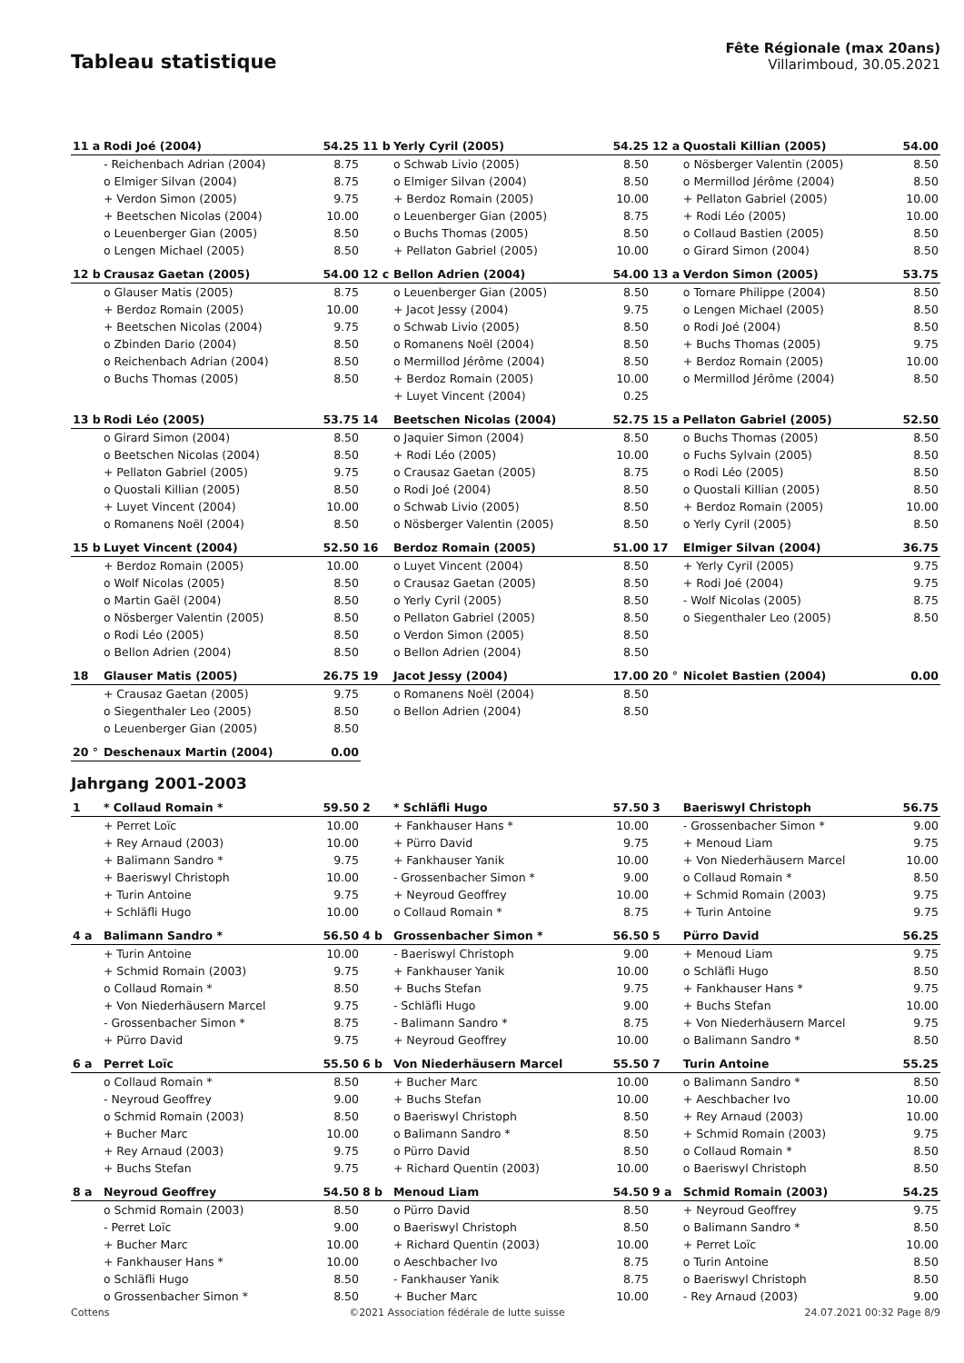Tableau statistique
Fête Régionale (max 20ans)
Villarimboud, 30.05.2021
| 11 a | Rodi Joé (2004) | 54.25 | 11 b | Yerly Cyril (2005) | 54.25 | 12 a | Quostali Killian (2005) | 54.00 |
| | - Reichenbach Adrian (2004) | 8.75 | | o Schwab Livio (2005) | 8.50 | | o Nösberger Valentin (2005) | 8.50 |
| | o Elmiger Silvan (2004) | 8.75 | | o Elmiger Silvan (2004) | 8.50 | | o Mermillod Jérôme (2004) | 8.50 |
| | + Verdon Simon (2005) | 9.75 | | + Berdoz Romain (2005) | 10.00 | | + Pellaton Gabriel (2005) | 10.00 |
| | + Beetschen Nicolas (2004) | 10.00 | | o Leuenberger Gian (2005) | 8.75 | | + Rodi Léo (2005) | 10.00 |
| | o Leuenberger Gian (2005) | 8.50 | | o Buchs Thomas (2005) | 8.50 | | o Collaud Bastien (2005) | 8.50 |
| | o Lengen Michael (2005) | 8.50 | | + Pellaton Gabriel (2005) | 10.00 | | o Girard Simon (2004) | 8.50 |
| 12 b | Crausaz Gaetan (2005) | 54.00 | 12 c | Bellon Adrien (2004) | 54.00 | 13 a | Verdon Simon (2005) | 53.75 |
| | o Glauser Matis (2005) | 8.75 | | o Leuenberger Gian (2005) | 8.50 | | o Tornare Philippe (2004) | 8.50 |
| | + Berdoz Romain (2005) | 10.00 | | + Jacot Jessy (2004) | 9.75 | | o Lengen Michael (2005) | 8.50 |
| | + Beetschen Nicolas (2004) | 9.75 | | o Schwab Livio (2005) | 8.50 | | o Rodi Joé (2004) | 8.50 |
| | o Zbinden Dario (2004) | 8.50 | | o Romanens Noël (2004) | 8.50 | | + Buchs Thomas (2005) | 9.75 |
| | o Reichenbach Adrian (2004) | 8.50 | | o Mermillod Jérôme (2004) | 8.50 | | + Berdoz Romain (2005) | 10.00 |
| | o Buchs Thomas (2005) | 8.50 | | + Berdoz Romain (2005) | 10.00 | | o Mermillod Jérôme (2004) | 8.50 |
| | | | | + Luyet Vincent (2004) | 0.25 | | | |
| 13 b | Rodi Léo (2005) | 53.75 | 14 | Beetschen Nicolas (2004) | 52.75 | 15 a | Pellaton Gabriel (2005) | 52.50 |
| | o Girard Simon (2004) | 8.50 | | o Jaquier Simon (2004) | 8.50 | | o Buchs Thomas (2005) | 8.50 |
| | o Beetschen Nicolas (2004) | 8.50 | | + Rodi Léo (2005) | 10.00 | | o Fuchs Sylvain (2005) | 8.50 |
| | + Pellaton Gabriel (2005) | 9.75 | | o Crausaz Gaetan (2005) | 8.75 | | o Rodi Léo (2005) | 8.50 |
| | o Quostali Killian (2005) | 8.50 | | o Rodi Joé (2004) | 8.50 | | o Quostali Killian (2005) | 8.50 |
| | + Luyet Vincent (2004) | 10.00 | | o Schwab Livio (2005) | 8.50 | | + Berdoz Romain (2005) | 10.00 |
| | o Romanens Noël (2004) | 8.50 | | o Nösberger Valentin (2005) | 8.50 | | o Yerly Cyril (2005) | 8.50 |
| 15 b | Luyet Vincent (2004) | 52.50 | 16 | Berdoz Romain (2005) | 51.00 | 17 | Elmiger Silvan (2004) | 36.75 |
| | + Berdoz Romain (2005) | 10.00 | | o Luyet Vincent (2004) | 8.50 | | + Yerly Cyril (2005) | 9.75 |
| | o Wolf Nicolas (2005) | 8.50 | | o Crausaz Gaetan (2005) | 8.50 | | + Rodi Joé (2004) | 9.75 |
| | o Martin Gaël (2004) | 8.50 | | o Yerly Cyril (2005) | 8.50 | | - Wolf Nicolas (2005) | 8.75 |
| | o Nösberger Valentin (2005) | 8.50 | | o Pellaton Gabriel (2005) | 8.50 | | o Siegenthaler Leo (2005) | 8.50 |
| | o Rodi Léo (2005) | 8.50 | | o Verdon Simon (2005) | 8.50 | | | |
| | o Bellon Adrien (2004) | 8.50 | | o Bellon Adrien (2004) | 8.50 | | | |
| 18 | Glauser Matis (2005) | 26.75 | 19 | Jacot Jessy (2004) | 17.00 | 20 ° | Nicolet Bastien (2004) | 0.00 |
| | + Crausaz Gaetan (2005) | 9.75 | | o Romanens Noël (2004) | 8.50 | | | |
| | o Siegenthaler Leo (2005) | 8.50 | | o Bellon Adrien (2004) | 8.50 | | | |
| | o Leuenberger Gian (2005) | 8.50 | | | | | | |
| 20 ° | Deschenaux Martin (2004) | 0.00 | | | | | | |
Jahrgang 2001-2003
| 1 | * Collaud Romain * | 59.50 | 2 | * Schläfli Hugo | 57.50 | 3 | Baeriswyl Christoph | 56.75 |
| | + Perret Loïc | 10.00 | | + Fankhauser Hans * | 10.00 | | - Grossenbacher Simon * | 9.00 |
| | + Rey Arnaud (2003) | 10.00 | | + Pürro David | 9.75 | | + Menoud Liam | 9.75 |
| | + Balimann Sandro * | 9.75 | | + Fankhauser Yanik | 10.00 | | + Von Niederhäusern Marcel | 10.00 |
| | + Baeriswyl Christoph | 10.00 | | - Grossenbacher Simon * | 9.00 | | o Collaud Romain * | 8.50 |
| | + Turin Antoine | 9.75 | | + Neyroud Geoffrey | 10.00 | | + Schmid Romain (2003) | 9.75 |
| | + Schläfli Hugo | 10.00 | | o Collaud Romain * | 8.75 | | + Turin Antoine | 9.75 |
| 4 a | Balimann Sandro * | 56.50 | 4 b | Grossenbacher Simon * | 56.50 | 5 | Pürro David | 56.25 |
| | + Turin Antoine | 10.00 | | - Baeriswyl Christoph | 9.00 | | + Menoud Liam | 9.75 |
| | + Schmid Romain (2003) | 9.75 | | + Fankhauser Yanik | 10.00 | | o Schläfli Hugo | 8.50 |
| | o Collaud Romain * | 8.50 | | + Buchs Stefan | 9.75 | | + Fankhauser Hans * | 9.75 |
| | + Von Niederhäusern Marcel | 9.75 | | - Schläfli Hugo | 9.00 | | + Buchs Stefan | 10.00 |
| | - Grossenbacher Simon * | 8.75 | | - Balimann Sandro * | 8.75 | | + Von Niederhäusern Marcel | 9.75 |
| | + Pürro David | 9.75 | | + Neyroud Geoffrey | 10.00 | | o Balimann Sandro * | 8.50 |
| 6 a | Perret Loïc | 55.50 | 6 b | Von Niederhäusern Marcel | 55.50 | 7 | Turin Antoine | 55.25 |
| | o Collaud Romain * | 8.50 | | + Bucher Marc | 10.00 | | o Balimann Sandro * | 8.50 |
| | - Neyroud Geoffrey | 9.00 | | + Buchs Stefan | 10.00 | | + Aeschbacher Ivo | 10.00 |
| | o Schmid Romain (2003) | 8.50 | | o Baeriswyl Christoph | 8.50 | | + Rey Arnaud (2003) | 10.00 |
| | + Bucher Marc | 10.00 | | o Balimann Sandro * | 8.50 | | + Schmid Romain (2003) | 9.75 |
| | + Rey Arnaud (2003) | 9.75 | | o Pürro David | 8.50 | | o Collaud Romain * | 8.50 |
| | + Buchs Stefan | 9.75 | | + Richard Quentin (2003) | 10.00 | | o Baeriswyl Christoph | 8.50 |
| 8 a | Neyroud Geoffrey | 54.50 | 8 b | Menoud Liam | 54.50 | 9 a | Schmid Romain (2003) | 54.25 |
| | o Schmid Romain (2003) | 8.50 | | o Pürro David | 8.50 | | + Neyroud Geoffrey | 9.75 |
| | - Perret Loïc | 9.00 | | o Baeriswyl Christoph | 8.50 | | o Balimann Sandro * | 8.50 |
| | + Bucher Marc | 10.00 | | + Richard Quentin (2003) | 10.00 | | + Perret Loïc | 10.00 |
| | + Fankhauser Hans * | 10.00 | | o Aeschbacher Ivo | 8.75 | | o Turin Antoine | 8.50 |
| | o Schläfli Hugo | 8.50 | | - Fankhauser Yanik | 8.75 | | o Baeriswyl Christoph | 8.50 |
| | o Grossenbacher Simon * | 8.50 | | + Bucher Marc | 10.00 | | - Rey Arnaud (2003) | 9.00 |
Cottens ©2021 Association fédérale de lutte suisse 24.07.2021 00:32 Page 8/9